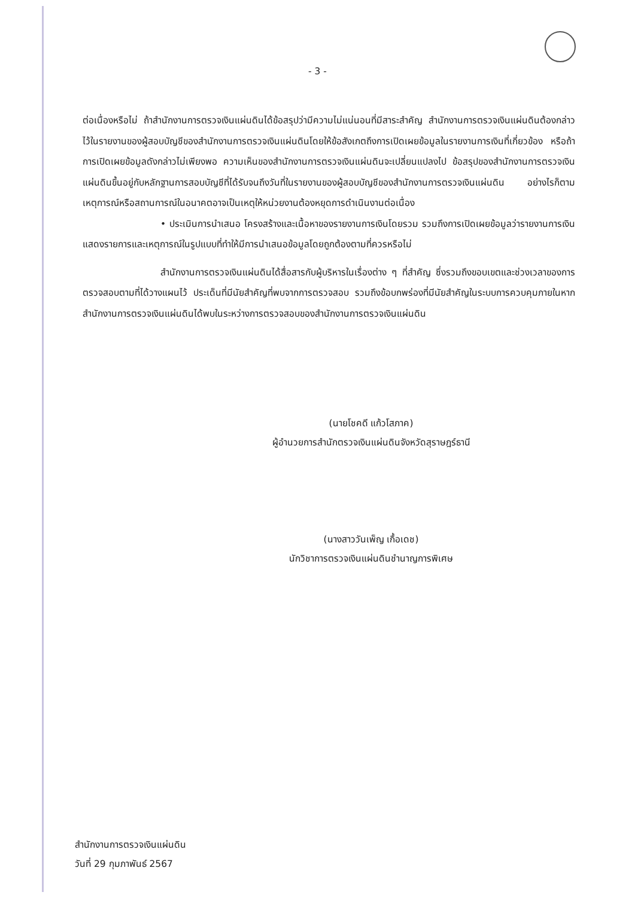- 3 -
ต่อเนื่องหรือไม่ ถ้าสำนักงานการตรวจเงินแผ่นดินได้ข้อสรุปว่ามีความไม่แน่นอนที่มีสาระสำคัญ สำนักงานการตรวจเงินแผ่นดินต้องกล่าวไว้ในรายงานของผู้สอบบัญชีของสำนักงานการตรวจเงินแผ่นดินโดยให้ข้อสังเกตถึงการเปิดเผยข้อมูลในรายงานการเงินที่เกี่ยวข้อง หรือถ้าการเปิดเผยข้อมูลดังกล่าวไม่เพียงพอ ความเห็นของสำนักงานการตรวจเงินแผ่นดินจะเปลี่ยนแปลงไป ข้อสรุปของสำนักงานการตรวจเงินแผ่นดินขึ้นอยู่กับหลักฐานการสอบบัญชีที่ได้รับจนถึงวันที่ในรายงานของผู้สอบบัญชีของสำนักงานการตรวจเงินแผ่นดิน อย่างไรก็ตามเหตุการณ์หรือสถานการณ์ในอนาคตอาจเป็นเหตุให้หน่วยงานต้องหยุดการดำเนินงานต่อเนื่อง
• ประเมินการนำเสนอ โครงสร้างและเนื้อหาของรายงานการเงินโดยรวม รวมถึงการเปิดเผยข้อมูลว่ารายงานการเงินแสดงรายการและเหตุการณ์ในรูปแบบที่ทำให้มีการนำเสนอข้อมูลโดยถูกต้องตามที่ควรหรือไม่
สำนักงานการตรวจเงินแผ่นดินได้สื่อสารกับผู้บริหารในเรื่องต่าง ๆ ที่สำคัญ ซึ่งรวมถึงขอบเขตและช่วงเวลาของการตรวจสอบตามที่ได้วางแผนไว้ ประเด็นที่มีนัยสำคัญที่พบจากการตรวจสอบ รวมถึงข้อบกพร่องที่มีนัยสำคัญในระบบการควบคุมภายในหากสำนักงานการตรวจเงินแผ่นดินได้พบในระหว่างการตรวจสอบของสำนักงานการตรวจเงินแผ่นดิน
(นายโชคดี แก้วโสภาค)
ผู้อำนวยการสำนักตรวจเงินแผ่นดินจังหวัดสุราษฎร์ธานี
(นางสาววันเพ็ญ เกื้อเดช)
นักวิชาการตรวจเงินแผ่นดินชำนาญการพิเศษ
สำนักงานการตรวจเงินแผ่นดิน
วันที่ 29 กุมภาพันธ์ 2567